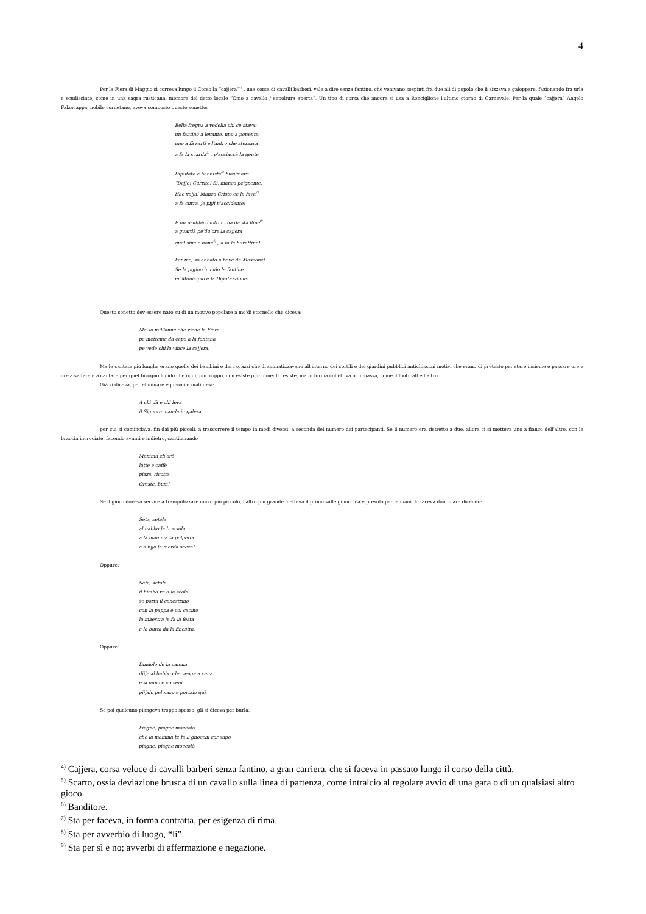4
Per la Fiera di Maggio si correva lungo il Corso la “cajjera”<sup>4)</sup> , una corsa di cavalli barberi, vale a dire senza fantino, che venivano sospinti fra due ali di popolo che li aizzava a galoppare, fazionando fra urla e scudisciate, come in una sagra rusticana, memore del detto locale “Omo a cavallo / sepoltura aperta”. Un tipo di corsa che ancora si usa a Ronciglione l'ultimo giorno di Carnevale. Per la quale “cajjera” Angelo Falzacappa, nobile cornetano, aveva composto questo sonetto:
Bella fregna a vedella chi ce stava:
un fantino a levante, uno a ponente;
uno a fà sarti e l'antro che sterzava
a fa la scarda<sup>5)</sup> , p'acciaccà la gente.
Diputato e bannista<sup>6)</sup> biasimava:
“Dajje! Currite! Sì, manco pe'gnente.
Hae vojja! Manco Cristo ce la fava<sup>7)</sup>
a fa curra, je pijji n'accidente!
E un prubbico fottuto ha da sta lline<sup>8)</sup>
a guardà pe'du'ore la cajjera
quel sine e none<sup>9)</sup> ; a fa le burattine!
Per me, so annato a beve da Moscone!
Se la pijjino in culo le fantine
er Municipio e la Diputazzione!
Questo sonetto dev'essere nato su di un motivo popolare a mo'di stornello che diceva:
Me sa mill'anne che viene la Fiera
pe'metteme da capo a la fontana
pe'vede chi la vince la cajjera.
Ma le cantate più lunghe erano quelle dei bambini e dei ragazzi che drammatizzavano all'interno dei cortili e dei giardini pubblici antichissimi motivi che erano di pretesto per stare insieme e passare ore e ore a saltare e a cantare per quel bisogno lucido che oggi, purtroppo, non esiste più; o meglio esiste, ma in forma collettiva o di massa, come il foot-ball ed altro.
Già si diceva, per eliminare equivoci e malintesi:
A chi dà e chi leva
il Signore manda in galera,
per cui si cominciava, fin dai più piccoli, a trascorrere il tempo in modi diversi, a seconda del numero dei partecipanti. Se il numero era ristretto a due, allora ci si metteva uno a fianco dell'altro, con le braccia incrociate, facendo avanti e indietro, cantilenando
Mamma ch'orè
latte e caffè
pizza, ricotta
Oreste, bum!
Se il gioco doveva servire a tranquilizzare uno o più piccolo, l'altro più grande metteva il primo sulle ginocchia e presolo per le mani, lo faceva dondolare dicendo:
Seta, setòla
al babbo la braciola
a la mamma la polpetta
e a fijja la merda secca!
Oppure:
Seta, setòla
il bimbo va a la scola
se porta il canestrino
con la pappa e col cacino
la maestra je fa la festa
e lo butta da la finestra.
Oppure:
Dindolò de la catena
dijje al babbo che venga a cena
e si nun ce vò venì
pijjalo pel naso e portalo qui.
Se poi qualcuno piangeva troppo spesso, gli si diceva per burla:
Piagnè, piagne moccolò
che la mamma te fa li gnocchi cor sapò
piagne, piagne moccolò.
<sup>4)</sup> Cajjera, corsa veloce di cavalli barberi senza fantino, a gran carriera, che si faceva in passato lungo il corso della città.
<sup>5)</sup> Scarto, ossia deviazione brusca di un cavallo sulla linea di partenza, come intralcio al regolare avvio di una gara o di un qualsiasi altro gioco.
<sup>6)</sup> Banditore.
<sup>7)</sup> Sta per faceva, in forma contratta, per esigenza di rima.
<sup>8)</sup> Sta per avverbio di luogo, “lì”.
<sup>9)</sup> Sta per sì e no; avverbi di affermazione e negazione.